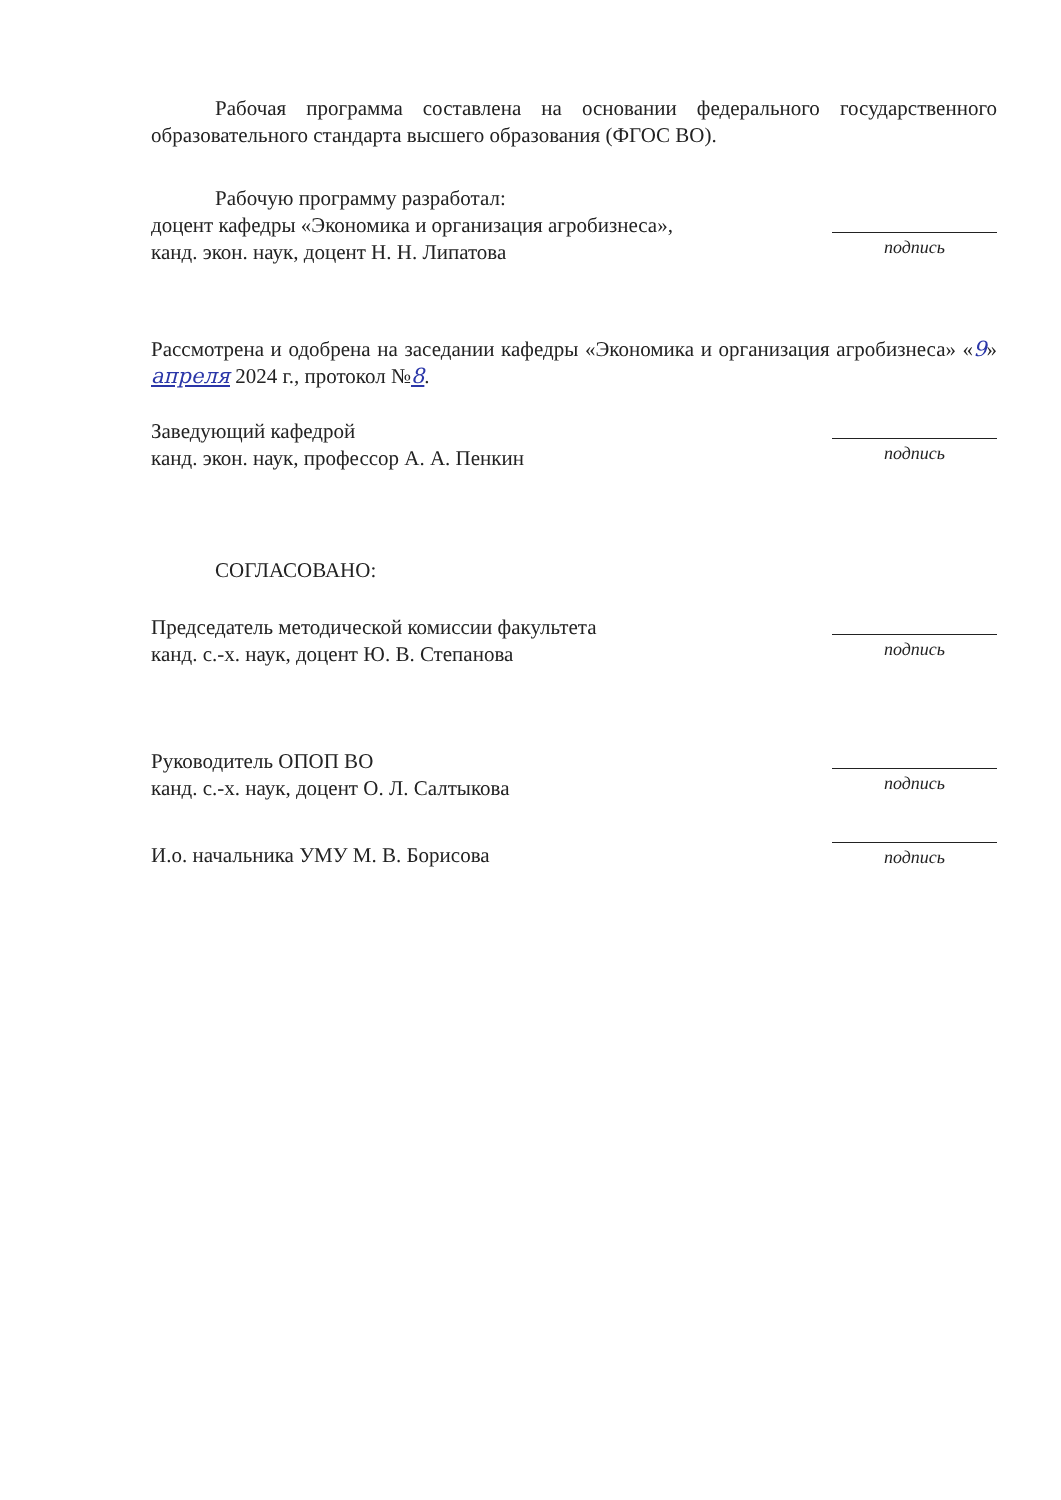Рабочая программа составлена на основании федерального государственного образовательного стандарта высшего образования (ФГОС ВО).
Рабочую программу разработал:
доцент кафедры «Экономика и организация агробизнеса»,
канд. экон. наук, доцент Н. Н. Липатова
подпись
Рассмотрена и одобрена на заседании кафедры «Экономика и организация агробизнеса» «9» апреля 2024 г., протокол №8.
Заведующий кафедрой
канд. экон. наук, профессор А. А. Пенкин
подпись
СОГЛАСОВАНО:
Председатель методической комиссии факультета
канд. с.-х. наук, доцент Ю. В. Степанова
подпись
Руководитель ОПОП ВО
канд. с.-х. наук, доцент О. Л. Салтыкова
подпись
И.о. начальника УМУ М. В. Борисова
подпись